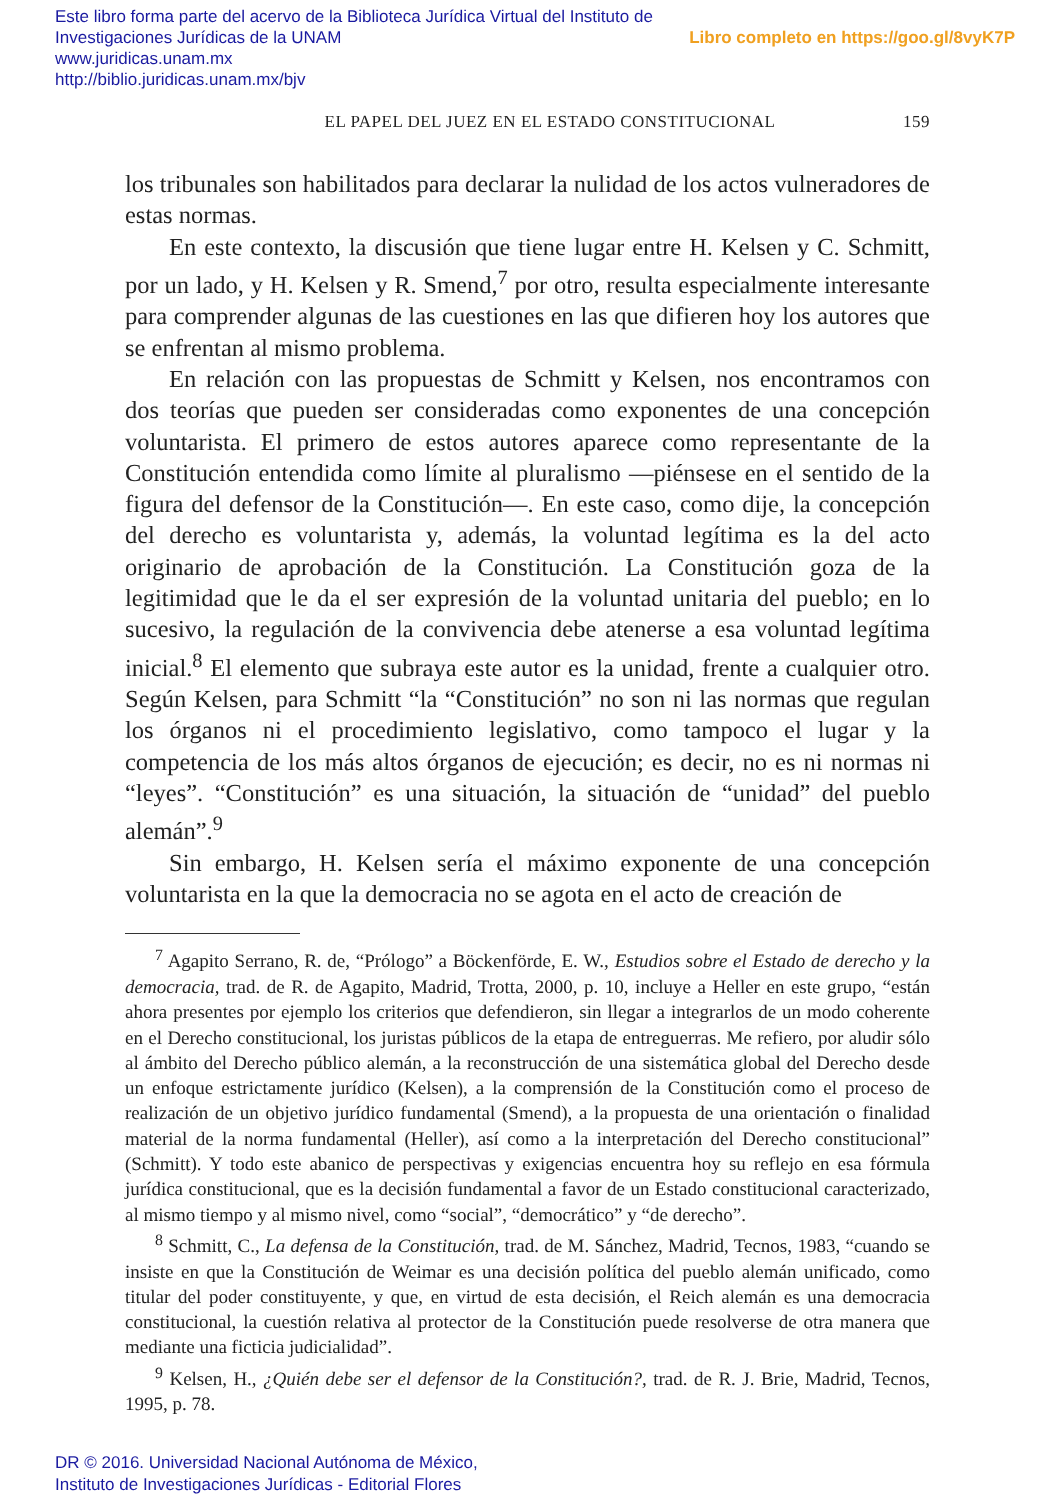Libro completo en https://goo.gl/8vyK7P Este libro forma parte del acervo de la Biblioteca Jurídica Virtual del Instituto de Investigaciones Jurídicas de la UNAM
www.juridicas.unam.mx
http://biblio.juridicas.unam.mx/bjv
159 EL PAPEL DEL JUEZ EN EL ESTADO CONSTITUCIONAL
los tribunales son habilitados para declarar la nulidad de los actos vulneradores de estas normas.
En este contexto, la discusión que tiene lugar entre H. Kelsen y C. Schmitt, por un lado, y H. Kelsen y R. Smend,<sup>7</sup> por otro, resulta especialmente interesante para comprender algunas de las cuestiones en las que difieren hoy los autores que se enfrentan al mismo problema.
En relación con las propuestas de Schmitt y Kelsen, nos encontramos con dos teorías que pueden ser consideradas como exponentes de una concepción voluntarista. El primero de estos autores aparece como representante de la Constitución entendida como límite al pluralismo —piénsese en el sentido de la figura del defensor de la Constitución—. En este caso, como dije, la concepción del derecho es voluntarista y, además, la voluntad legítima es la del acto originario de aprobación de la Constitución. La Constitución goza de la legitimidad que le da el ser expresión de la voluntad unitaria del pueblo; en lo sucesivo, la regulación de la convivencia debe atenerse a esa voluntad legítima inicial.<sup>8</sup> El elemento que subraya este autor es la unidad, frente a cualquier otro. Según Kelsen, para Schmitt “la “Constitución” no son ni las normas que regulan los órganos ni el procedimiento legislativo, como tampoco el lugar y la competencia de los más altos órganos de ejecución; es decir, no es ni normas ni “leyes”. “Constitución” es una situación, la situación de “unidad” del pueblo alemán”.<sup>9</sup>
Sin embargo, H. Kelsen sería el máximo exponente de una concepción voluntarista en la que la democracia no se agota en el acto de creación de
<sup>7</sup> Agapito Serrano, R. de, “Prólogo” a Böckenförde, E. W., Estudios sobre el Estado de derecho y la democracia, trad. de R. de Agapito, Madrid, Trotta, 2000, p. 10, incluye a Heller en este grupo, “están ahora presentes por ejemplo los criterios que defendieron, sin llegar a integrarlos de un modo coherente en el Derecho constitucional, los juristas públicos de la etapa de entreguerras. Me refiero, por aludir sólo al ámbito del Derecho público alemán, a la reconstrucción de una sistemática global del Derecho desde un enfoque estrictamente jurídico (Kelsen), a la comprensión de la Constitución como el proceso de realización de un objetivo jurídico fundamental (Smend), a la propuesta de una orientación o finalidad material de la norma fundamental (Heller), así como a la interpretación del Derecho constitucional” (Schmitt). Y todo este abanico de perspectivas y exigencias encuentra hoy su reflejo en esa fórmula jurídica constitucional, que es la decisión fundamental a favor de un Estado constitucional caracterizado, al mismo tiempo y al mismo nivel, como “social”, “democrático” y “de derecho”.
<sup>8</sup> Schmitt, C., La defensa de la Constitución, trad. de M. Sánchez, Madrid, Tecnos, 1983, “cuando se insiste en que la Constitución de Weimar es una decisión política del pueblo alemán unificado, como titular del poder constituyente, y que, en virtud de esta decisión, el Reich alemán es una democracia constitucional, la cuestión relativa al protector de la Constitución puede resolverse de otra manera que mediante una ficticia judicialidad”.
<sup>9</sup> Kelsen, H., ¿Quién debe ser el defensor de la Constitución?, trad. de R. J. Brie, Madrid, Tecnos, 1995, p. 78.
DR © 2016. Universidad Nacional Autónoma de México,
Instituto de Investigaciones Jurídicas - Editorial Flores